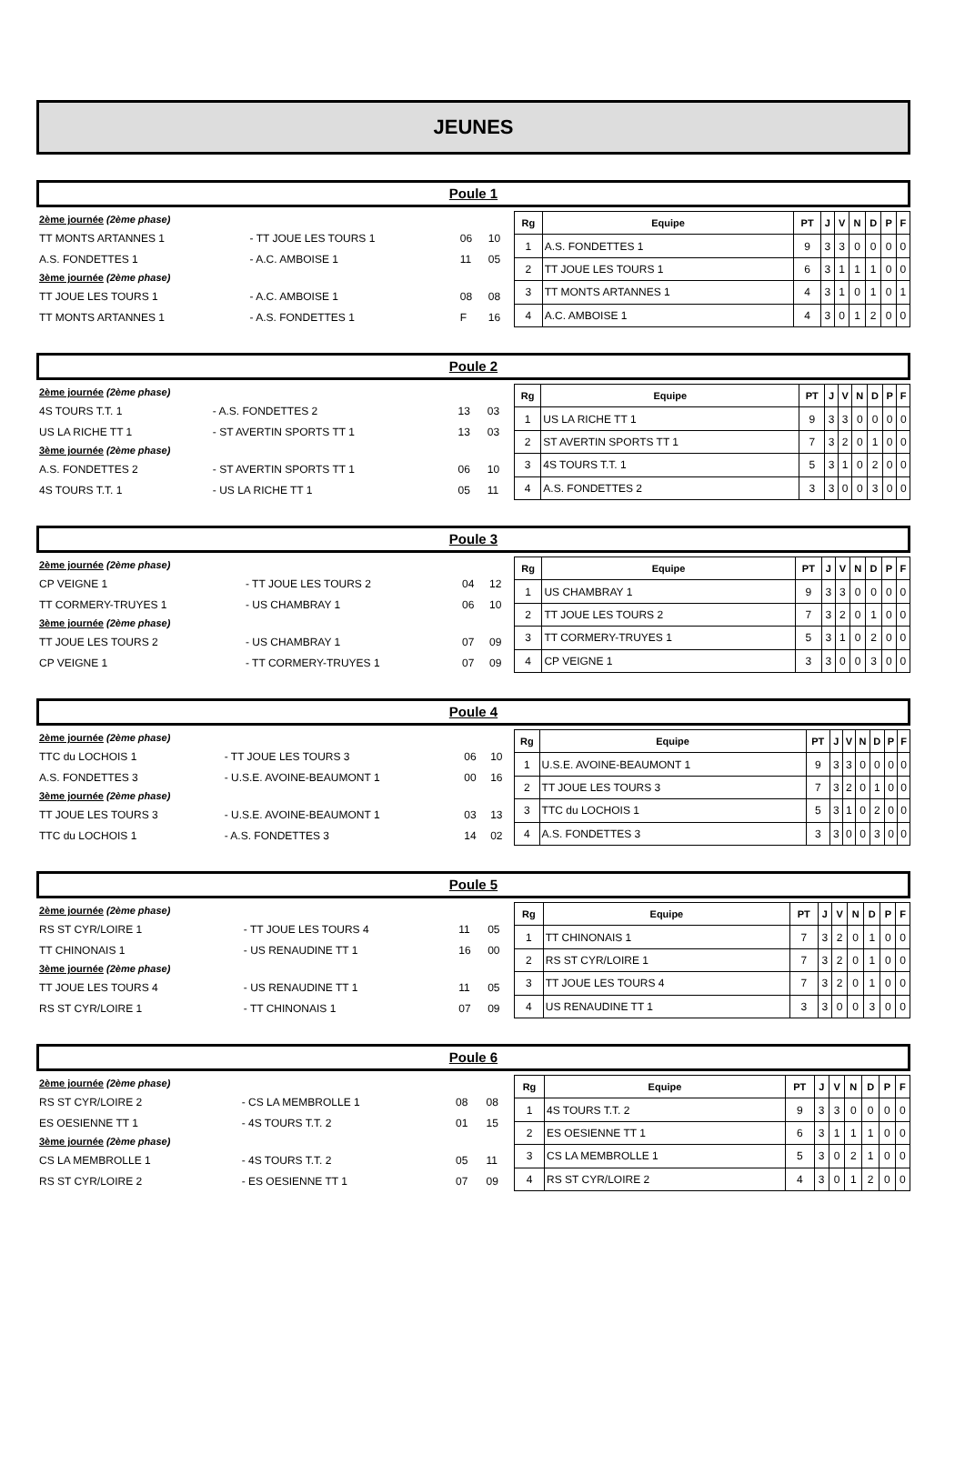JEUNES
Poule 1
| 2ème journée (2ème phase) | | | |
| TT MONTS ARTANNES 1 | - TT JOUE LES TOURS 1 | 06 | 10 |
| A.S. FONDETTES 1 | - A.C. AMBOISE 1 | 11 | 05 |
| 3ème journée (2ème phase) | | | |
| TT JOUE LES TOURS 1 | - A.C. AMBOISE 1 | 08 | 08 |
| TT MONTS ARTANNES 1 | - A.S. FONDETTES 1 | F | 16 |
| Rg | Equipe | PT | J | V | N | D | P | F |
| --- | --- | --- | --- | --- | --- | --- | --- | --- |
| 1 | A.S. FONDETTES 1 | 9 | 3 | 3 | 0 | 0 | 0 | 0 |
| 2 | TT JOUE LES TOURS 1 | 6 | 3 | 1 | 1 | 1 | 0 | 0 |
| 3 | TT MONTS ARTANNES 1 | 4 | 3 | 1 | 0 | 1 | 0 | 1 |
| 4 | A.C. AMBOISE 1 | 4 | 3 | 0 | 1 | 2 | 0 | 0 |
Poule 2
| 2ème journée (2ème phase) | | | |
| 4S TOURS T.T. 1 | - A.S. FONDETTES 2 | 13 | 03 |
| US LA RICHE TT 1 | - ST AVERTIN SPORTS TT 1 | 13 | 03 |
| 3ème journée (2ème phase) | | | |
| A.S. FONDETTES 2 | - ST AVERTIN SPORTS TT 1 | 06 | 10 |
| 4S TOURS T.T. 1 | - US LA RICHE TT 1 | 05 | 11 |
| Rg | Equipe | PT | J | V | N | D | P | F |
| --- | --- | --- | --- | --- | --- | --- | --- | --- |
| 1 | US LA RICHE TT 1 | 9 | 3 | 3 | 0 | 0 | 0 | 0 |
| 2 | ST AVERTIN SPORTS TT 1 | 7 | 3 | 2 | 0 | 1 | 0 | 0 |
| 3 | 4S TOURS T.T. 1 | 5 | 3 | 1 | 0 | 2 | 0 | 0 |
| 4 | A.S. FONDETTES 2 | 3 | 3 | 0 | 0 | 3 | 0 | 0 |
Poule 3
| 2ème journée (2ème phase) | | | |
| CP VEIGNE 1 | - TT JOUE LES TOURS 2 | 04 | 12 |
| TT CORMERY-TRUYES 1 | - US CHAMBRAY 1 | 06 | 10 |
| 3ème journée (2ème phase) | | | |
| TT JOUE LES TOURS 2 | - US CHAMBRAY 1 | 07 | 09 |
| CP VEIGNE 1 | - TT CORMERY-TRUYES 1 | 07 | 09 |
| Rg | Equipe | PT | J | V | N | D | P | F |
| --- | --- | --- | --- | --- | --- | --- | --- | --- |
| 1 | US CHAMBRAY 1 | 9 | 3 | 3 | 0 | 0 | 0 | 0 |
| 2 | TT JOUE LES TOURS 2 | 7 | 3 | 2 | 0 | 1 | 0 | 0 |
| 3 | TT CORMERY-TRUYES 1 | 5 | 3 | 1 | 0 | 2 | 0 | 0 |
| 4 | CP VEIGNE 1 | 3 | 3 | 0 | 0 | 3 | 0 | 0 |
Poule 4
| 2ème journée (2ème phase) | | | |
| TTC du LOCHOIS 1 | - TT JOUE LES TOURS 3 | 06 | 10 |
| A.S. FONDETTES 3 | - U.S.E. AVOINE-BEAUMONT 1 | 00 | 16 |
| 3ème journée (2ème phase) | | | |
| TT JOUE LES TOURS 3 | - U.S.E. AVOINE-BEAUMONT 1 | 03 | 13 |
| TTC du LOCHOIS 1 | - A.S. FONDETTES 3 | 14 | 02 |
| Rg | Equipe | PT | J | V | N | D | P | F |
| --- | --- | --- | --- | --- | --- | --- | --- | --- |
| 1 | U.S.E. AVOINE-BEAUMONT 1 | 9 | 3 | 3 | 0 | 0 | 0 | 0 |
| 2 | TT JOUE LES TOURS 3 | 7 | 3 | 2 | 0 | 1 | 0 | 0 |
| 3 | TTC du LOCHOIS 1 | 5 | 3 | 1 | 0 | 2 | 0 | 0 |
| 4 | A.S. FONDETTES 3 | 3 | 3 | 0 | 0 | 3 | 0 | 0 |
Poule 5
| 2ème journée (2ème phase) | | | |
| RS ST CYR/LOIRE 1 | - TT JOUE LES TOURS 4 | 11 | 05 |
| TT CHINONAIS 1 | - US RENAUDINE TT 1 | 16 | 00 |
| 3ème journée (2ème phase) | | | |
| TT JOUE LES TOURS 4 | - US RENAUDINE TT 1 | 11 | 05 |
| RS ST CYR/LOIRE 1 | - TT CHINONAIS 1 | 07 | 09 |
| Rg | Equipe | PT | J | V | N | D | P | F |
| --- | --- | --- | --- | --- | --- | --- | --- | --- |
| 1 | TT CHINONAIS 1 | 7 | 3 | 2 | 0 | 1 | 0 | 0 |
| 2 | RS ST CYR/LOIRE 1 | 7 | 3 | 2 | 0 | 1 | 0 | 0 |
| 3 | TT JOUE LES TOURS 4 | 7 | 3 | 2 | 0 | 1 | 0 | 0 |
| 4 | US RENAUDINE TT 1 | 3 | 3 | 0 | 0 | 3 | 0 | 0 |
Poule 6
| 2ème journée (2ème phase) | | | |
| RS ST CYR/LOIRE 2 | - CS LA MEMBROLLE 1 | 08 | 08 |
| ES OESIENNE TT 1 | - 4S TOURS T.T. 2 | 01 | 15 |
| 3ème journée (2ème phase) | | | |
| CS LA MEMBROLLE 1 | - 4S TOURS T.T. 2 | 05 | 11 |
| RS ST CYR/LOIRE 2 | - ES OESIENNE TT 1 | 07 | 09 |
| Rg | Equipe | PT | J | V | N | D | P | F |
| --- | --- | --- | --- | --- | --- | --- | --- | --- |
| 1 | 4S TOURS T.T. 2 | 9 | 3 | 3 | 0 | 0 | 0 | 0 |
| 2 | ES OESIENNE TT 1 | 6 | 3 | 1 | 1 | 1 | 0 | 0 |
| 3 | CS LA MEMBROLLE 1 | 5 | 3 | 0 | 2 | 1 | 0 | 0 |
| 4 | RS ST CYR/LOIRE 2 | 4 | 3 | 0 | 1 | 2 | 0 | 0 |